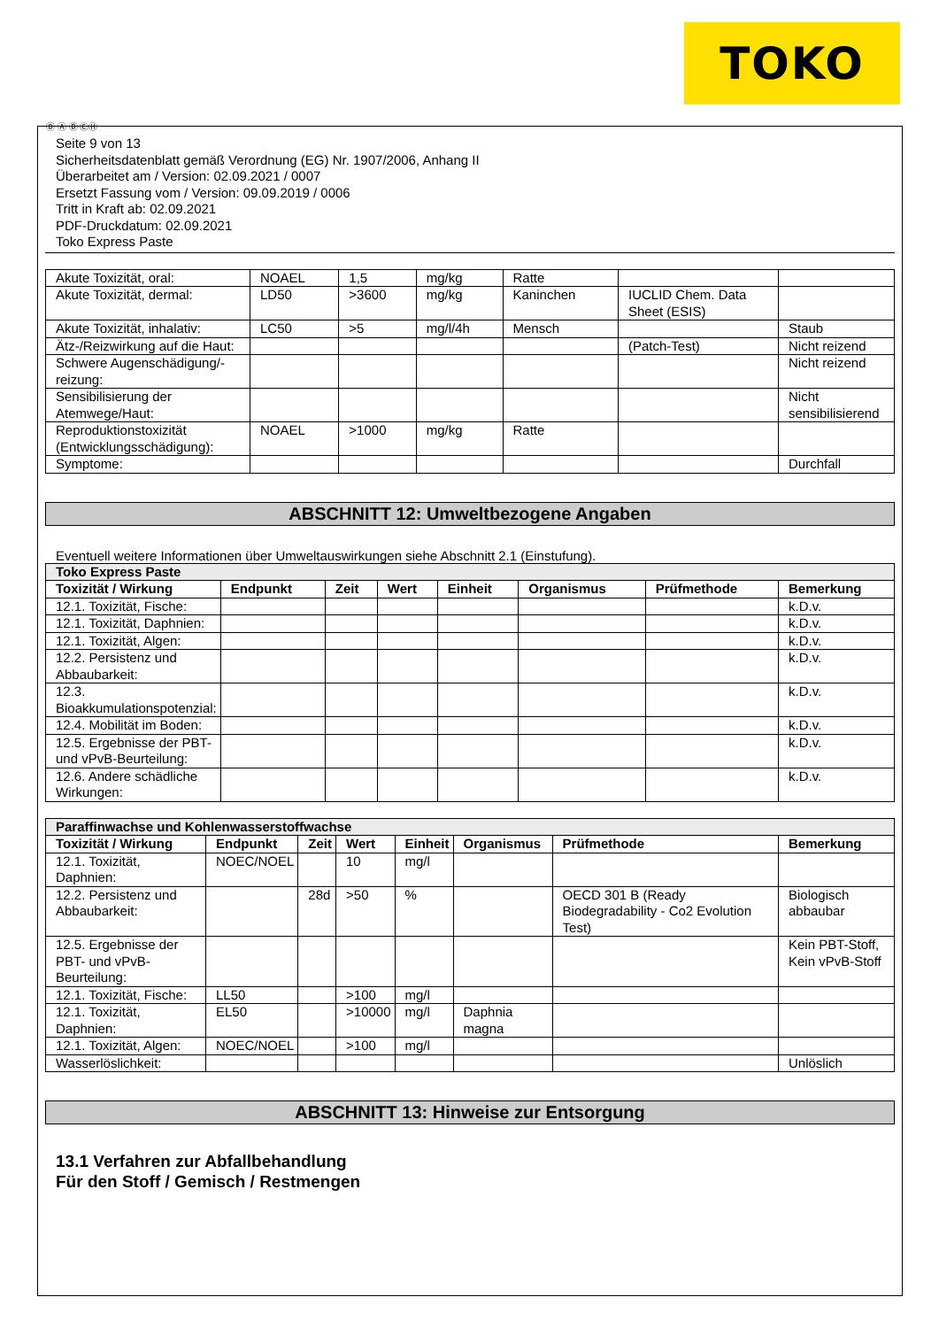TOKO
Ⓓ Ⓐ Ⓑ ⒸⒽ
Seite 9 von 13
Sicherheitsdatenblatt gemäß Verordnung (EG) Nr. 1907/2006, Anhang II
Überarbeitet am / Version: 02.09.2021 / 0007
Ersetzt Fassung vom / Version: 09.09.2019 / 0006
Tritt in Kraft ab: 02.09.2021
PDF-Druckdatum: 02.09.2021
Toko Express Paste
| Akute Toxizität, oral: | NOAEL | 1,5 | mg/kg | Ratte | | |
| Akute Toxizität, dermal: | LD50 | >3600 | mg/kg | Kaninchen | IUCLID Chem. Data Sheet (ESIS) | |
| Akute Toxizität, inhalativ: | LC50 | >5 | mg/l/4h | Mensch | | Staub |
| Ätz-/Reizwirkung auf die Haut: | | | | | (Patch-Test) | Nicht reizend |
| Schwere Augenschädigung/-reizung: | | | | | | Nicht reizend |
| Sensibilisierung der Atemwege/Haut: | | | | | | Nicht sensibilisierend |
| Reproduktionstoxizität (Entwicklungsschädigung): | NOAEL | >1000 | mg/kg | Ratte | | |
| Symptome: | | | | | | Durchfall |
ABSCHNITT 12: Umweltbezogene Angaben
Eventuell weitere Informationen über Umweltauswirkungen siehe Abschnitt 2.1 (Einstufung).
| Toko Express Paste | | | | | | | |
| --- | --- | --- | --- | --- | --- | --- | --- |
| Toxizität / Wirkung | Endpunkt | Zeit | Wert | Einheit | Organismus | Prüfmethode | Bemerkung |
| 12.1. Toxizität, Fische: | | | | | | | k.D.v. |
| 12.1. Toxizität, Daphnien: | | | | | | | k.D.v. |
| 12.1. Toxizität, Algen: | | | | | | | k.D.v. |
| 12.2. Persistenz und Abbaubarkeit: | | | | | | | k.D.v. |
| 12.3. Bioakkumulationspotenzial: | | | | | | | k.D.v. |
| 12.4. Mobilität im Boden: | | | | | | | k.D.v. |
| 12.5. Ergebnisse der PBT- und vPvB-Beurteilung: | | | | | | | k.D.v. |
| 12.6. Andere schädliche Wirkungen: | | | | | | | k.D.v. |
| Paraffinwachse und Kohlenwasserstoffwachse | | | | | | | |
| --- | --- | --- | --- | --- | --- | --- | --- |
| Toxizität / Wirkung | Endpunkt | Zeit | Wert | Einheit | Organismus | Prüfmethode | Bemerkung |
| 12.1. Toxizität, Daphnien: | NOEC/NOEL | | 10 | mg/l | | | |
| 12.2. Persistenz und Abbaubarkeit: | | 28d | >50 | % | | OECD 301 B (Ready Biodegradability - Co2 Evolution Test) | Biologisch abbaubar |
| 12.5. Ergebnisse der PBT- und vPvB-Beurteilung: | | | | | | | Kein PBT-Stoff, Kein vPvB-Stoff |
| 12.1. Toxizität, Fische: | LL50 | | >100 | mg/l | | | |
| 12.1. Toxizität, Daphnien: | EL50 | | >10000 | mg/l | Daphnia magna | | |
| 12.1. Toxizität, Algen: | NOEC/NOEL | | >100 | mg/l | | | |
| Wasserlöslichkeit: | | | | | | | Unlöslich |
ABSCHNITT 13: Hinweise zur Entsorgung
13.1 Verfahren zur Abfallbehandlung
Für den Stoff / Gemisch / Restmengen